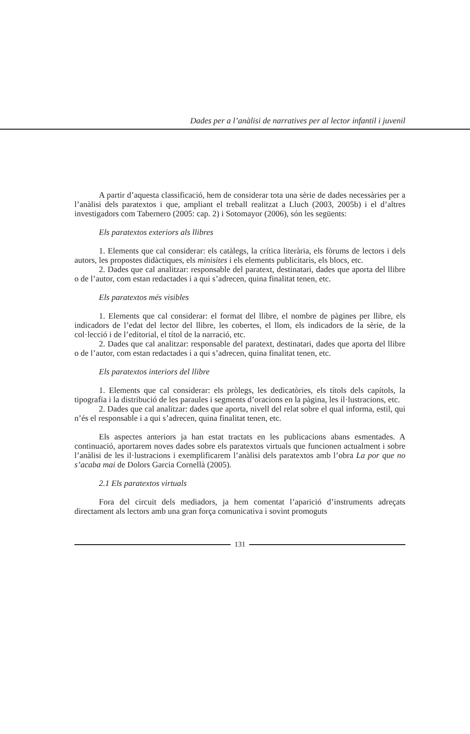Dades per a l’anàlisi de narratives per al lector infantil i juvenil
A partir d’aquesta classificació, hem de considerar tota una sèrie de dades necessàries per a l’anàlisi dels paratextos i que, ampliant el treball realitzat a Lluch (2003, 2005b) i el d’altres investigadors com Tabernero (2005: cap. 2) i Sotomayor (2006), són les següents:
Els paratextos exteriors als llibres
1. Elements que cal considerar: els catàlegs, la crítica literària, els fòrums de lectors i dels autors, les propostes didàctiques, els minisites i els elements publicitaris, els blocs, etc.
2. Dades que cal analitzar: responsable del paratext, destinatari, dades que aporta del llibre o de l’autor, com estan redactades i a qui s’adrecen, quina finalitat tenen, etc.
Els paratextos més visibles
1. Elements que cal considerar: el format del llibre, el nombre de pàgines per llibre, els indicadors de l’edat del lector del llibre, les cobertes, el llom, els indicadors de la sèrie, de la col·lecció i de l’editorial, el títol de la narració, etc.
2. Dades que cal analitzar: responsable del paratext, destinatari, dades que aporta del llibre o de l’autor, com estan redactades i a qui s’adrecen, quina finalitat tenen, etc.
Els paratextos interiors del llibre
1. Elements que cal considerar: els pròlegs, les dedicatòries, els títols dels capítols, la tipografia i la distribució de les paraules i segments d’oracions en la pàgina, les il·lustracions, etc.
2. Dades que cal analitzar: dades que aporta, nivell del relat sobre el qual informa, estil, qui n’és el responsable i a qui s’adrecen, quina finalitat tenen, etc.
Els aspectes anteriors ja han estat tractats en les publicacions abans esmentades. A continuació, aportarem noves dades sobre els paratextos virtuals que funcionen actualment i sobre l’anàlisi de les il·lustracions i exemplificarem l’anàlisi dels paratextos amb l’obra La por que no s’acaba mai de Dolors Garcia Cornellà (2005).
2.1 Els paratextos virtuals
Fora del circuit dels mediadors, ja hem comentat l’aparició d’instruments adreçats directament als lectors amb una gran força comunicativa i sovint promoguts
131